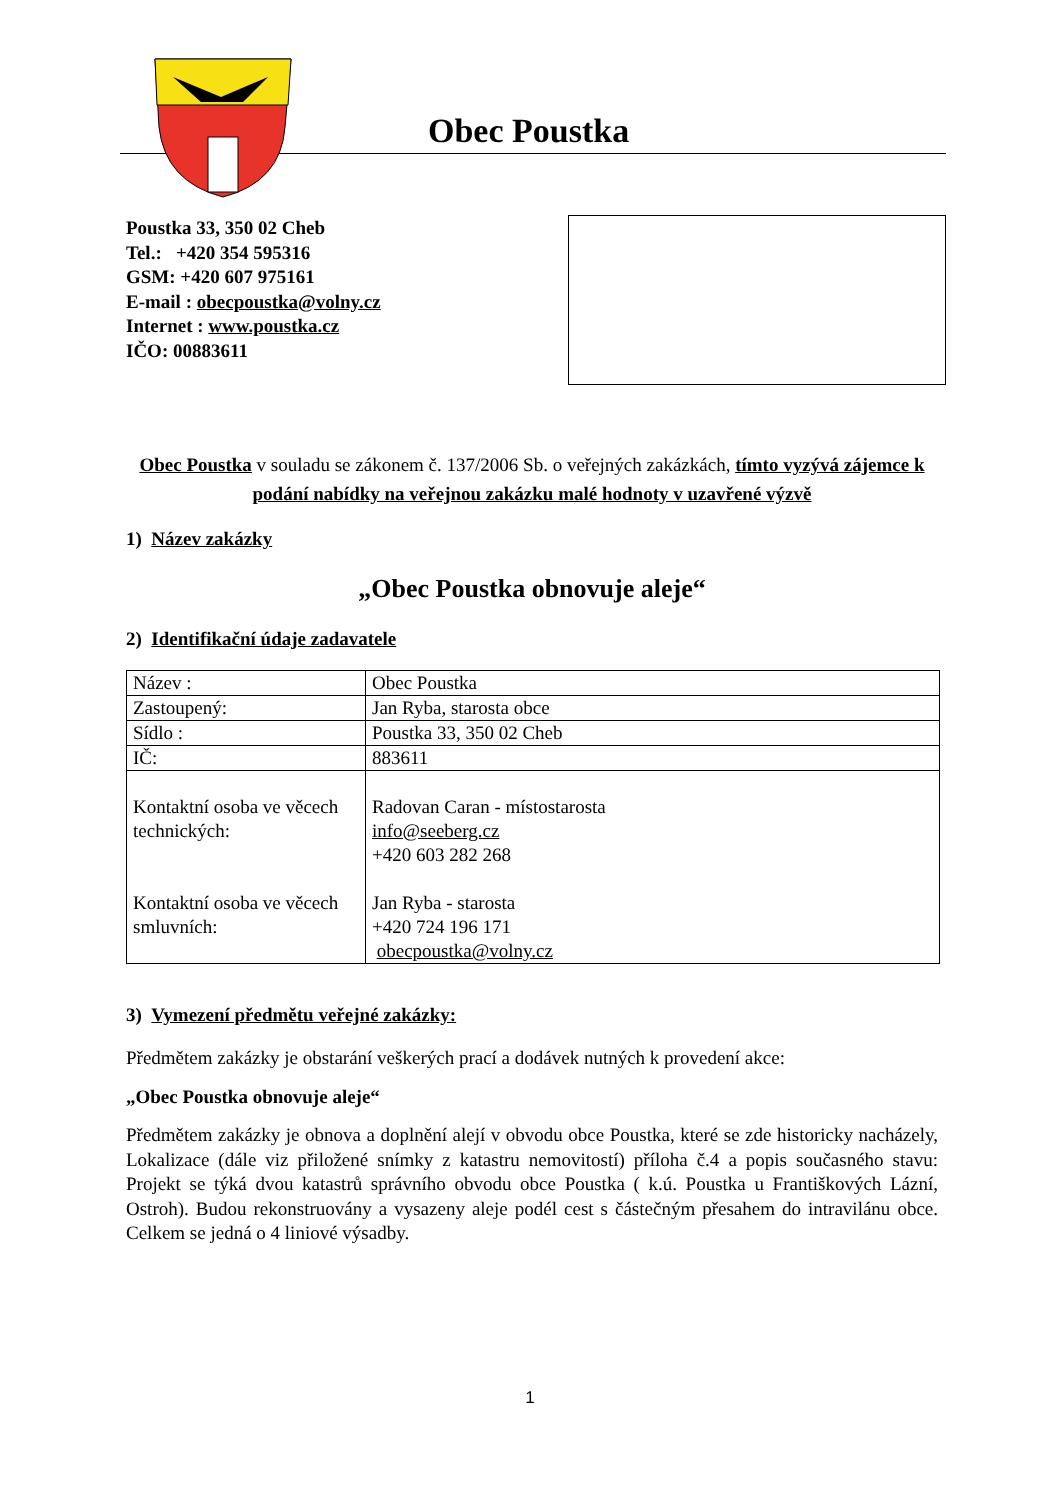Obec Poustka
Poustka 33, 350 02 Cheb
Tel.: +420 354 595316
GSM: +420 607 975161
E-mail : obecpoustka@volny.cz
Internet : www.poustka.cz
IČO: 00883611
Obec Poustka v souladu se zákonem č. 137/2006 Sb. o veřejných zakázkách, tímto vyzývá zájemce k podání nabídky na veřejnou zakázku malé hodnoty v uzavřené výzvě
1) Název zakázky
„Obec Poustka obnovuje aleje“
2) Identifikační údaje zadavatele
| Název : | Obec Poustka |
| Zastoupený: | Jan Ryba, starosta obce |
| Sídlo : | Poustka 33, 350 02 Cheb |
| IČ: | 883611 |
| Kontaktní osoba ve věcech technických: Kontaktní osoba ve věcech smluvních: | Radovan Caran - místostarosta info@seeberg.cz +420 603 282 268 Jan Ryba - starosta +420 724 196 171 obecpoustka@volny.cz |
3) Vymezení předmětu veřejné zakázky:
Předmětem zakázky je obstarání veškerých prací a dodávek nutných k provedení akce:
„Obec Poustka obnovuje aleje“
Předmětem zakázky je obnova a doplnění alejí v obvodu obce Poustka, které se zde historicky nacházely, Lokalizace (dále viz přiložené snímky z katastru nemovitostí) příloha č.4 a popis současného stavu: Projekt se týká dvou katastrů správního obvodu obce Poustka ( k.ú. Poustka u Františkových Lázní, Ostroh). Budou rekonstruovány a vysazeny aleje podél cest s částečným přesahem do intravilánu obce. Celkem se jedná o 4 liniové výsadby.
1